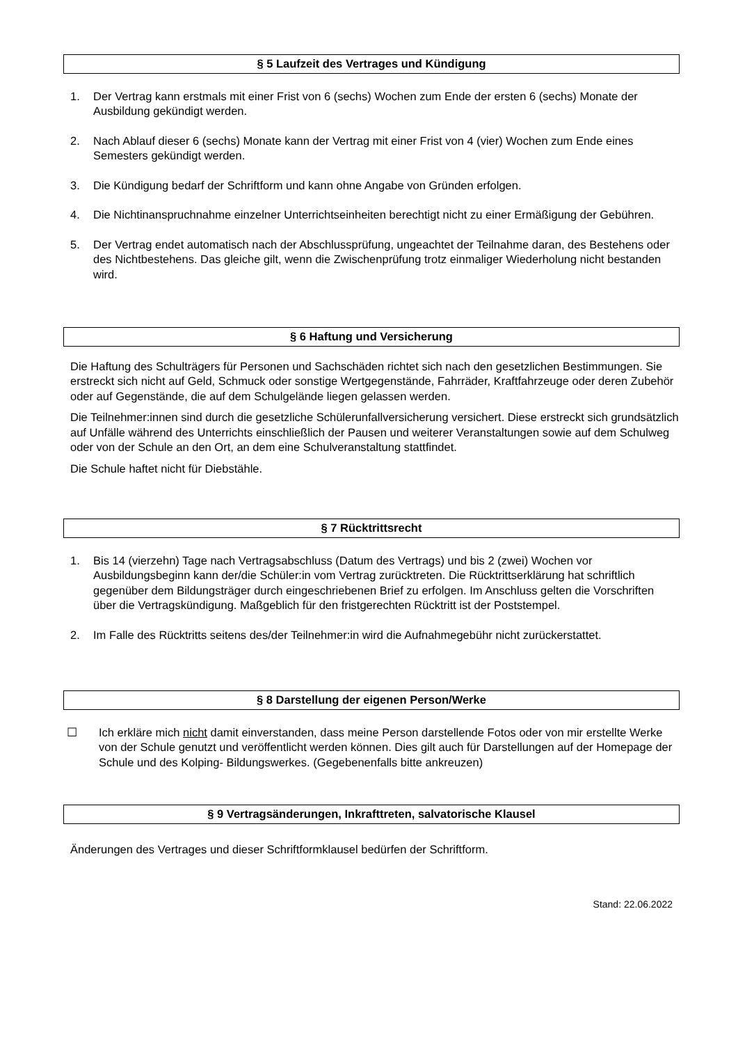§ 5 Laufzeit des Vertrages und Kündigung
1. Der Vertrag kann erstmals mit einer Frist von 6 (sechs) Wochen zum Ende der ersten 6 (sechs) Monate der Ausbildung gekündigt werden.
2. Nach Ablauf dieser 6 (sechs) Monate kann der Vertrag mit einer Frist von 4 (vier) Wochen zum Ende eines Semesters gekündigt werden.
3. Die Kündigung bedarf der Schriftform und kann ohne Angabe von Gründen erfolgen.
4. Die Nichtinanspruchnahme einzelner Unterrichtseinheiten berechtigt nicht zu einer Ermäßigung der Gebühren.
5. Der Vertrag endet automatisch nach der Abschlussprüfung, ungeachtet der Teilnahme daran, des Bestehens oder des Nichtbestehens. Das gleiche gilt, wenn die Zwischenprüfung trotz einmaliger Wiederholung nicht bestanden wird.
§ 6 Haftung und Versicherung
Die Haftung des Schulträgers für Personen und Sachschäden richtet sich nach den gesetzlichen Bestimmungen. Sie erstreckt sich nicht auf Geld, Schmuck oder sonstige Wertgegenstände, Fahrräder, Kraftfahrzeuge oder deren Zubehör oder auf Gegenstände, die auf dem Schulgelände liegen gelassen werden.
Die Teilnehmer:innen sind durch die gesetzliche Schülerunfallversicherung versichert. Diese erstreckt sich grundsätzlich auf Unfälle während des Unterrichts einschließlich der Pausen und weiterer Veranstaltungen sowie auf dem Schulweg oder von der Schule an den Ort, an dem eine Schulveranstaltung stattfindet.
Die Schule haftet nicht für Diebstähle.
§ 7 Rücktrittsrecht
1. Bis 14 (vierzehn) Tage nach Vertragsabschluss (Datum des Vertrags) und bis 2 (zwei) Wochen vor Ausbildungsbeginn kann der/die Schüler:in vom Vertrag zurücktreten. Die Rücktrittserklärung hat schriftlich gegenüber dem Bildungsträger durch eingeschriebenen Brief zu erfolgen. Im Anschluss gelten die Vorschriften über die Vertragskündigung. Maßgeblich für den fristgerechten Rücktritt ist der Poststempel.
2. Im Falle des Rücktritts seitens des/der Teilnehmer:in wird die Aufnahmegebühr nicht zurückerstattet.
§ 8 Darstellung der eigenen Person/Werke
☐ Ich erkläre mich nicht damit einverstanden, dass meine Person darstellende Fotos oder von mir erstellte Werke von der Schule genutzt und veröffentlicht werden können. Dies gilt auch für Darstellungen auf der Homepage der Schule und des Kolping- Bildungswerkes. (Gegebenenfalls bitte ankreuzen)
§ 9 Vertragsänderungen, Inkrafttreten, salvatorische Klausel
Änderungen des Vertrages und dieser Schriftformklausel bedürfen der Schriftform.
Stand: 22.06.2022